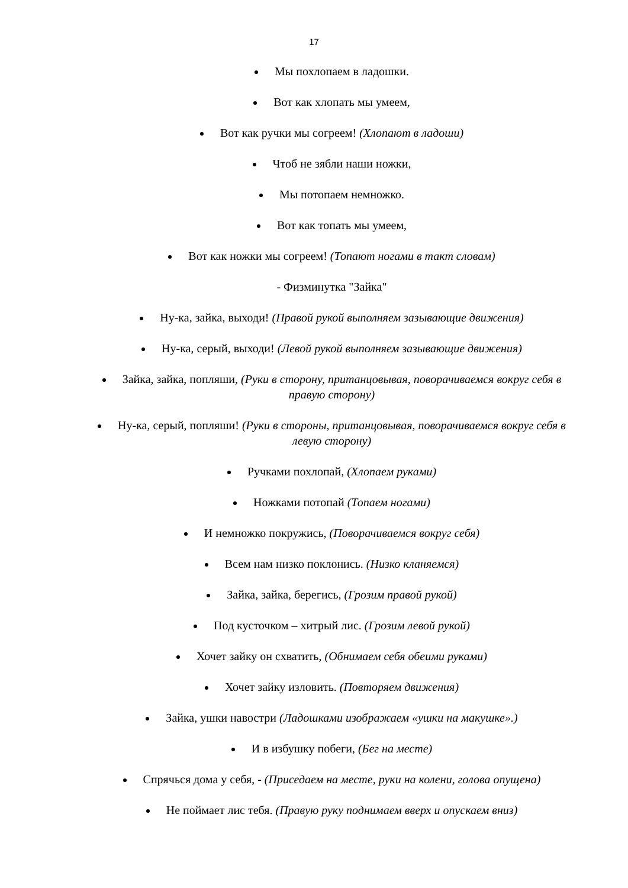17
Мы похлопаем в ладошки.
Вот как хлопать мы умеем,
Вот как ручки мы согреем! (Хлопают в ладоши)
Чтоб не зябли наши ножки,
Мы потопаем немножко.
Вот как топать мы умеем,
Вот как ножки мы согреем! (Топают ногами в такт словам)
- Физминутка "Зайка"
Ну-ка, зайка, выходи! (Правой рукой выполняем зазывающие движения)
Ну-ка, серый, выходи! (Левой рукой выполняем зазывающие движения)
Зайка, зайка, попляши, (Руки в сторону, пританцовывая, поворачиваемся вокруг себя в правую сторону)
Ну-ка, серый, попляши! (Руки в стороны, пританцовывая, поворачиваемся вокруг себя в левую сторону)
Ручками похлопай, (Хлопаем руками)
Ножками потопай (Топаем ногами)
И немножко покружись, (Поворачиваемся вокруг себя)
Всем нам низко поклонись. (Низко кланяемся)
Зайка, зайка, берегись, (Грозим правой рукой)
Под кусточком – хитрый лис. (Грозим левой рукой)
Хочет зайку он схватить, (Обнимаем себя обеими руками)
Хочет зайку изловить. (Повторяем движения)
Зайка, ушки навостри (Ладошками изображаем «ушки на макушке».)
И в избушку побеги, (Бег на месте)
Спрячься дома у себя, - (Приседаем на месте, руки на колени, голова опущена)
Не поймает лис тебя. (Правую руку поднимаем вверх и опускаем вниз)